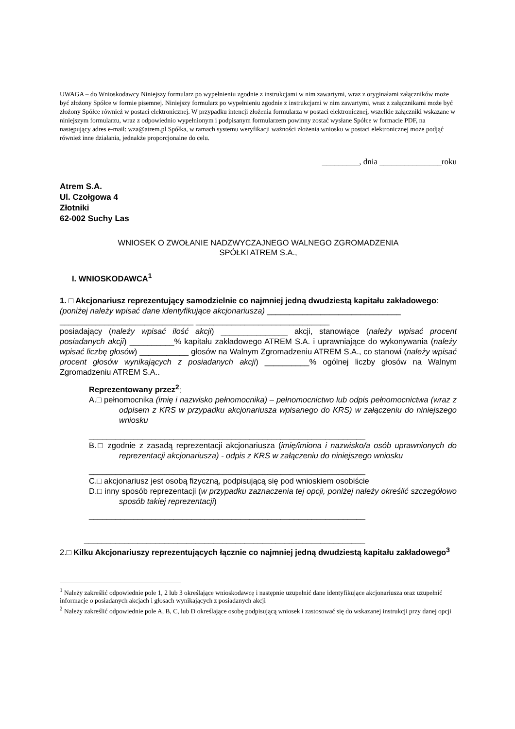UWAGA – do Wnioskodawcy Niniejszy formularz po wypełnieniu zgodnie z instrukcjami w nim zawartymi, wraz z oryginałami załączników może być złożony Spółce w formie pisemnej. Niniejszy formularz po wypełnieniu zgodnie z instrukcjami w nim zawartymi, wraz z załącznikami może być złożony Spółce również w postaci elektronicznej. W przypadku intencji złożenia formularza w postaci elektronicznej, wszelkie załączniki wskazane w niniejszym formularzu, wraz z odpowiednio wypełnionym i podpisanym formularzem powinny zostać wysłane Spółce w formacie PDF, na następujący adres e-mail: wza@atrem.pl Spółka, w ramach systemu weryfikacji ważności złożenia wniosku w postaci elektronicznej może podjąć również inne działania, jednakże proporcjonalne do celu.
_________, dnia _______________roku
Atrem S.A.
Ul. Czołgowa 4
Złotniki
62-002 Suchy Las
WNIOSEK O ZWOŁANIE NADZWYCZAJNEGO WALNEGO ZGROMADZENIA
SPÓŁKI ATREM S.A.,
I. WNIOSKODAWCA<sup>1</sup>
1. □ Akcjonariusz reprezentujący samodzielnie co najmniej jedną dwudziestą kapitału zakładowego:
(poniżej należy wpisać dane identyfikujące akcjonariusza) ______________________________
______________________________ ______________________________
posiadający (należy wpisać ilość akcji) _______________ akcji, stanowiące (należy wpisać procent posiadanych akcji) __________% kapitału zakładowego ATREM S.A. i uprawniające do wykonywania (należy wpisać liczbę głosów) ___________ głosów na Walnym Zgromadzeniu ATREM S.A., co stanowi (należy wpisać procent głosów wynikających z posiadanych akcji) __________% ogólnej liczby głosów na Walnym Zgromadzeniu ATREM S.A..
Reprezentowany przez<sup>2</sup>:
A.□ pełnomocnika (imię i nazwisko pełnomocnika) – pełnomocnictwo lub odpis pełnomocnictwa (wraz z odpisem z KRS w przypadku akcjonariusza wpisanego do KRS) w załączeniu do niniejszego wniosku
______________________________________________________________
B.□ zgodnie z zasadą reprezentacji akcjonariusza (imię/imiona i nazwisko/a osób uprawnionych do reprezentacji akcjonariusza) - odpis z KRS w załączeniu do niniejszego wniosku
______________________________________________________________
C.□ akcjonariusz jest osobą fizyczną, podpisującą się pod wnioskiem osobiście
D.□ inny sposób reprezentacji (w przypadku zaznaczenia tej opcji, poniżej należy określić szczegółowo sposób takiej reprezentacji)
______________________________________________________________
_______________________________________________________________
2.□ Kilku Akcjonariuszy reprezentujących łącznie co najmniej jedną dwudziestą kapitału zakładowego<sup>3</sup>
<sup>1</sup> Należy zakreślić odpowiednie pole 1, 2 lub 3 określające wnioskodawcę i następnie uzupełnić dane identyfikujące akcjonariusza oraz uzupełnić informacje o posiadanych akcjach i głosach wynikających z posiadanych akcji
<sup>2</sup> Należy zakreślić odpowiednie pole A, B, C, lub D określające osobę podpisującą wniosek i zastosować się do wskazanej instrukcji przy danej opcji